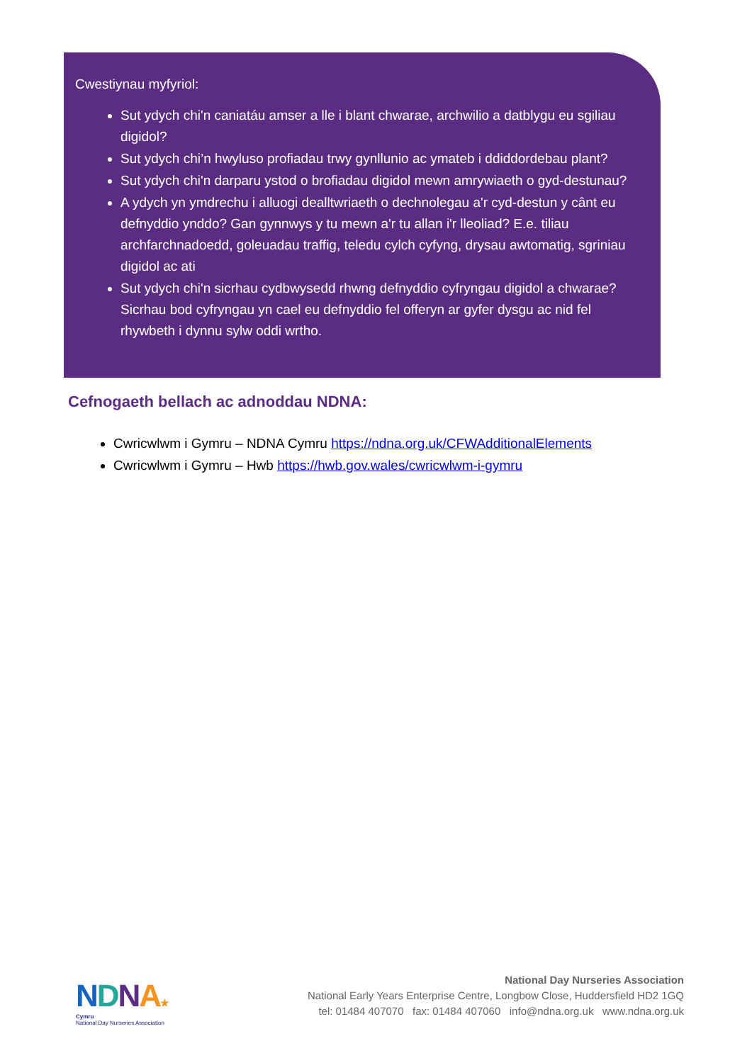Cwestiynau myfyriol:
Sut ydych chi'n caniatáu amser a lle i blant chwarae, archwilio a datblygu eu sgiliau digidol?
Sut ydych chi’n hwyluso profiadau trwy gynllunio ac ymateb i ddiddordebau plant?
Sut ydych chi'n darparu ystod o brofiadau digidol mewn amrywiaeth o gyd-destunau?
A ydych yn ymdrechu i alluogi dealltwriaeth o dechnolegau a'r cyd-destun y cânt eu defnyddio ynddo? Gan gynnwys y tu mewn a'r tu allan i'r lleoliad? E.e. tiliau archfarchnadoedd, goleuadau traffig, teledu cylch cyfyng, drysau awtomatig, sgriniau digidol ac ati
Sut ydych chi'n sicrhau cydbwysedd rhwng defnyddio cyfryngau digidol a chwarae? Sicrhau bod cyfryngau yn cael eu defnyddio fel offeryn ar gyfer dysgu ac nid fel rhywbeth i dynnu sylw oddi wrtho.
Cefnogaeth bellach ac adnoddau NDNA:
Cwricwlwm i Gymru – NDNA Cymru https://ndna.org.uk/CFWAdditionalElements
Cwricwlwm i Gymru – Hwb https://hwb.gov.wales/cwricwlwm-i-gymru
NDNA★
Cymru
National Day Nurseries Association
National Day Nurseries Association
National Early Years Enterprise Centre, Longbow Close, Huddersfield HD2 1GQ
tel: 01484 407070 fax: 01484 407060 info@ndna.org.uk www.ndna.org.uk